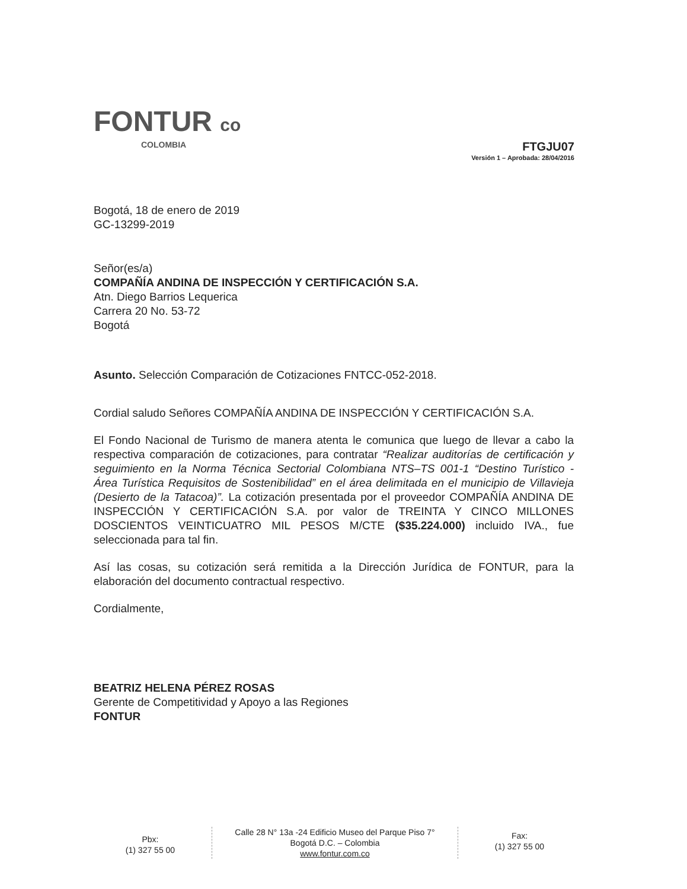FONTUR co
COLOMBIA
FTGJU07
Versión 1 – Aprobada: 28/04/2016
Bogotá, 18 de enero de 2019
GC-13299-2019
Señor(es/a)
COMPAÑÍA ANDINA DE INSPECCIÓN Y CERTIFICACIÓN S.A.
Atn. Diego Barrios Lequerica
Carrera 20 No. 53-72
Bogotá
Asunto. Selección Comparación de Cotizaciones FNTCC-052-2018.
Cordial saludo Señores COMPAÑÍA ANDINA DE INSPECCIÓN Y CERTIFICACIÓN S.A.
El Fondo Nacional de Turismo de manera atenta le comunica que luego de llevar a cabo la respectiva comparación de cotizaciones, para contratar “Realizar auditorías de certificación y seguimiento en la Norma Técnica Sectorial Colombiana NTS–TS 001-1 “Destino Turístico - Área Turística Requisitos de Sostenibilidad” en el área delimitada en el municipio de Villavieja (Desierto de la Tatacoa)”. La cotización presentada por el proveedor COMPAÑÍA ANDINA DE INSPECCIÓN Y CERTIFICACIÓN S.A. por valor de TREINTA Y CINCO MILLONES DOSCIENTOS VEINTICUATRO MIL PESOS M/CTE ($35.224.000) incluido IVA., fue seleccionada para tal fin.
Así las cosas, su cotización será remitida a la Dirección Jurídica de FONTUR, para la elaboración del documento contractual respectivo.
Cordialmente,
BEATRIZ HELENA PÉREZ ROSAS
Gerente de Competitividad y Apoyo a las Regiones
FONTUR
Pbx:
(1) 327 55 00
Calle 28 N° 13a -24 Edificio Museo del Parque Piso 7°
Bogotá D.C. – Colombia
www.fontur.com.co
Fax:
(1) 327 55 00